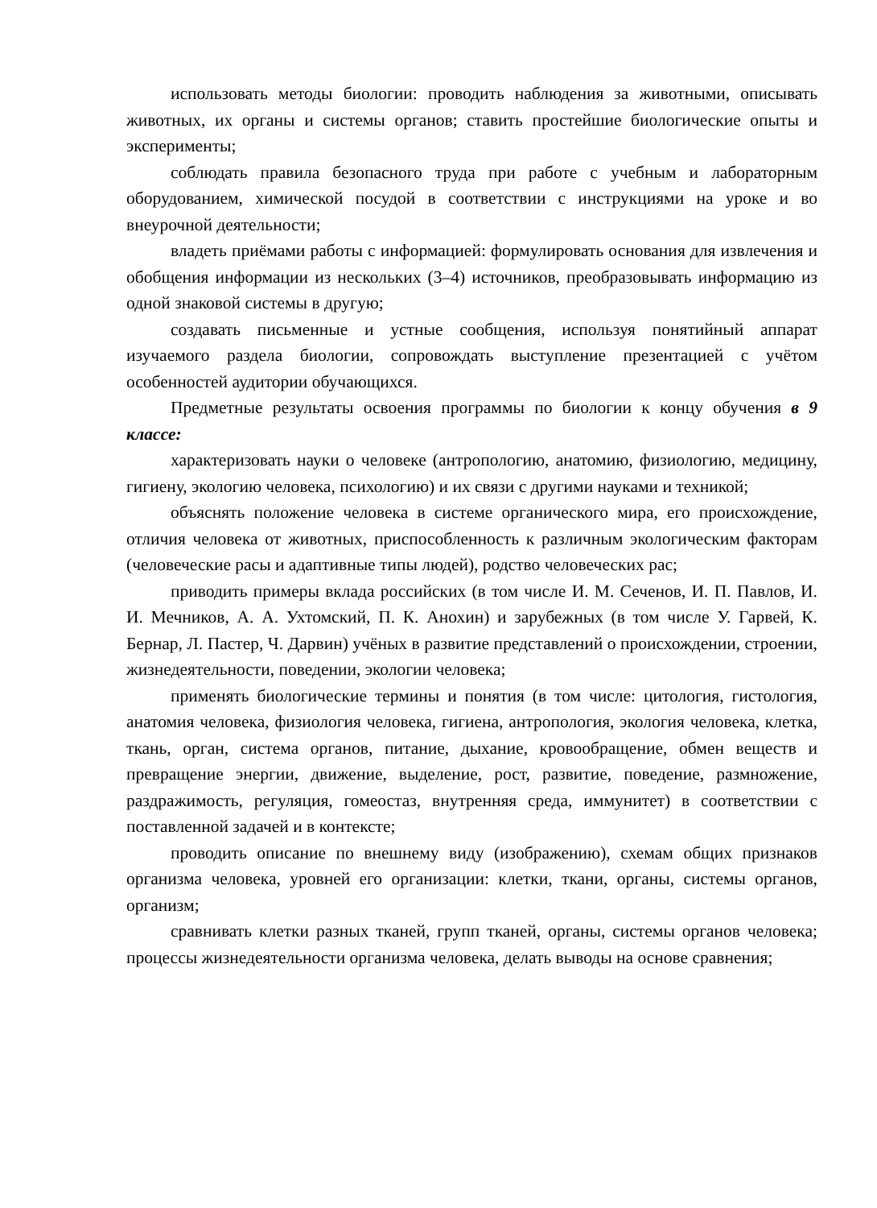использовать методы биологии: проводить наблюдения за животными, описывать животных, их органы и системы органов; ставить простейшие биологические опыты и эксперименты;
соблюдать правила безопасного труда при работе с учебным и лабораторным оборудованием, химической посудой в соответствии с инструкциями на уроке и во внеурочной деятельности;
владеть приёмами работы с информацией: формулировать основания для извлечения и обобщения информации из нескольких (3–4) источников, преобразовывать информацию из одной знаковой системы в другую;
создавать письменные и устные сообщения, используя понятийный аппарат изучаемого раздела биологии, сопровождать выступление презентацией с учётом особенностей аудитории обучающихся.
Предметные результаты освоения программы по биологии к концу обучения в 9 классе:
характеризовать науки о человеке (антропологию, анатомию, физиологию, медицину, гигиену, экологию человека, психологию) и их связи с другими науками и техникой;
объяснять положение человека в системе органического мира, его происхождение, отличия человека от животных, приспособленность к различным экологическим факторам (человеческие расы и адаптивные типы людей), родство человеческих рас;
приводить примеры вклада российских (в том числе И. М. Сеченов, И. П. Павлов, И. И. Мечников, А. А. Ухтомский, П. К. Анохин) и зарубежных (в том числе У. Гарвей, К. Бернар, Л. Пастер, Ч. Дарвин) учёных в развитие представлений о происхождении, строении, жизнедеятельности, поведении, экологии человека;
применять биологические термины и понятия (в том числе: цитология, гистология, анатомия человека, физиология человека, гигиена, антропология, экология человека, клетка, ткань, орган, система органов, питание, дыхание, кровообращение, обмен веществ и превращение энергии, движение, выделение, рост, развитие, поведение, размножение, раздражимость, регуляция, гомеостаз, внутренняя среда, иммунитет) в соответствии с поставленной задачей и в контексте;
проводить описание по внешнему виду (изображению), схемам общих признаков организма человека, уровней его организации: клетки, ткани, органы, системы органов, организм;
сравнивать клетки разных тканей, групп тканей, органы, системы органов человека; процессы жизнедеятельности организма человека, делать выводы на основе сравнения;